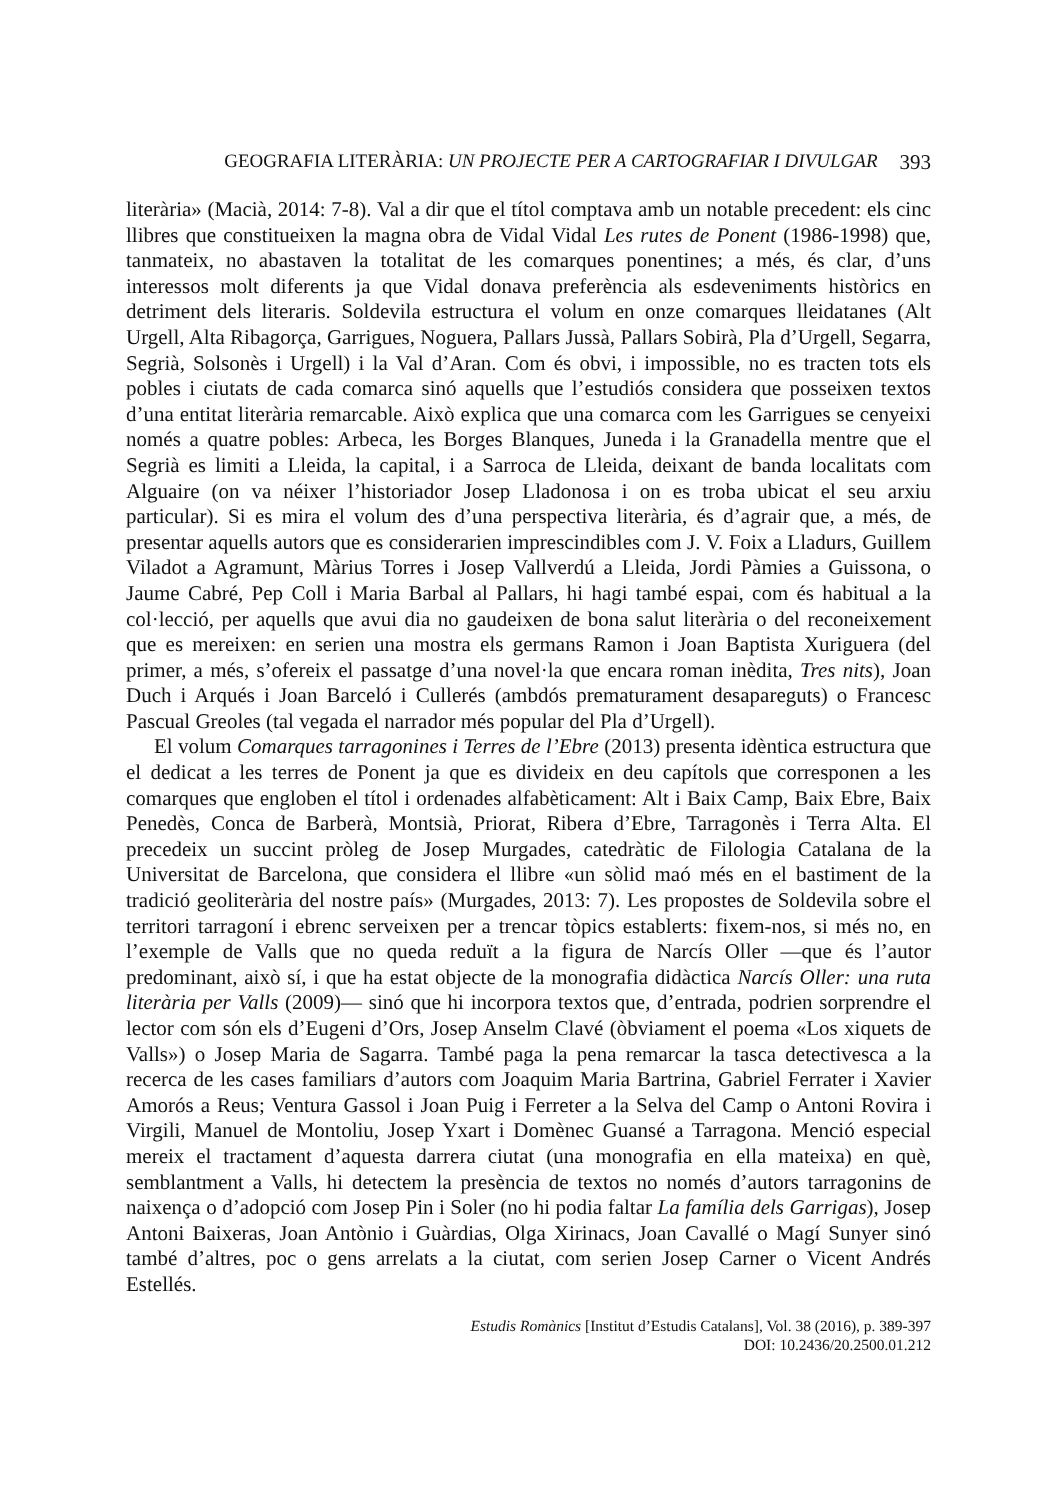GEOGRAFIA LITERÀRIA: UN PROJECTE PER A CARTOGRAFIAR I DIVULGAR 393
literària» (Macià, 2014: 7-8). Val a dir que el títol comptava amb un notable precedent: els cinc llibres que constitueixen la magna obra de Vidal Vidal Les rutes de Ponent (1986-1998) que, tanmateix, no abastaven la totalitat de les comarques ponentines; a més, és clar, d’uns interessos molt diferents ja que Vidal donava preferència als esdeveniments històrics en detriment dels literaris. Soldevila estructura el volum en onze comarques lleidatanes (Alt Urgell, Alta Ribagorça, Garrigues, Noguera, Pallars Jussà, Pallars Sobirà, Pla d’Urgell, Segarra, Segrià, Solsonès i Urgell) i la Val d’Aran. Com és obvi, i impossible, no es tracten tots els pobles i ciutats de cada comarca sinó aquells que l’estudiós considera que posseixen textos d’una entitat literària remarcable. Això explica que una comarca com les Garrigues se cenyeixi només a quatre pobles: Arbeca, les Borges Blanques, Juneda i la Granadella mentre que el Segrià es limiti a Lleida, la capital, i a Sarroca de Lleida, deixant de banda localitats com Alguaire (on va néixer l’historiador Josep Lladonosa i on es troba ubicat el seu arxiu particular). Si es mira el volum des d’una perspectiva literària, és d’agrair que, a més, de presentar aquells autors que es considerarien imprescindibles com J. V. Foix a Lladurs, Guillem Viladot a Agramunt, Màrius Torres i Josep Vallverdú a Lleida, Jordi Pàmies a Guissona, o Jaume Cabré, Pep Coll i Maria Barbal al Pallars, hi hagi també espai, com és habitual a la col·lecció, per aquells que avui dia no gaudeixen de bona salut literària o del reconeixement que es mereixen: en serien una mostra els germans Ramon i Joan Baptista Xuriguera (del primer, a més, s’ofereix el passatge d’una novel·la que encara roman inèdita, Tres nits), Joan Duch i Arqués i Joan Barceló i Cullerés (ambdós prematurament desapareguts) o Francesc Pascual Greoles (tal vegada el narrador més popular del Pla d’Urgell).
El volum Comarques tarragonines i Terres de l’Ebre (2013) presenta idèntica estructura que el dedicat a les terres de Ponent ja que es divideix en deu capítols que corresponen a les comarques que engloben el títol i ordenades alfabèticament: Alt i Baix Camp, Baix Ebre, Baix Penedès, Conca de Barberà, Montsià, Priorat, Ribera d’Ebre, Tarragonès i Terra Alta. El precedeix un succint pròleg de Josep Murgades, catedràtic de Filologia Catalana de la Universitat de Barcelona, que considera el llibre «un sòlid maó més en el bastiment de la tradició geoliterària del nostre país» (Murgades, 2013: 7). Les propostes de Soldevila sobre el territori tarragoní i ebrenc serveixen per a trencar tòpics establerts: fixem-nos, si més no, en l’exemple de Valls que no queda reduït a la figura de Narcís Oller —que és l’autor predominant, això sí, i que ha estat objecte de la monografia didàctica Narcís Oller: una ruta literària per Valls (2009)— sinó que hi incorpora textos que, d’entrada, podrien sorprendre el lector com són els d’Eugeni d’Ors, Josep Anselm Clavé (òbviament el poema «Los xiquets de Valls») o Josep Maria de Sagarra. També paga la pena remarcar la tasca detectivesca a la recerca de les cases familiars d’autors com Joaquim Maria Bartrina, Gabriel Ferrater i Xavier Amorós a Reus; Ventura Gassol i Joan Puig i Ferreter a la Selva del Camp o Antoni Rovira i Virgili, Manuel de Montoliu, Josep Yxart i Domènec Guansé a Tarragona. Menció especial mereix el tractament d’aquesta darrera ciutat (una monografia en ella mateixa) en què, semblantment a Valls, hi detectem la presència de textos no només d’autors tarragonins de naixença o d’adopció com Josep Pin i Soler (no hi podia faltar La família dels Garrigas), Josep Antoni Baixeras, Joan Antònio i Guàrdias, Olga Xirinacs, Joan Cavallé o Magí Sunyer sinó també d’altres, poc o gens arrelats a la ciutat, com serien Josep Carner o Vicent Andrés Estellés.
Estudis Romànics [Institut d’Estudis Catalans], Vol. 38 (2016), p. 389-397
DOI: 10.2436/20.2500.01.212